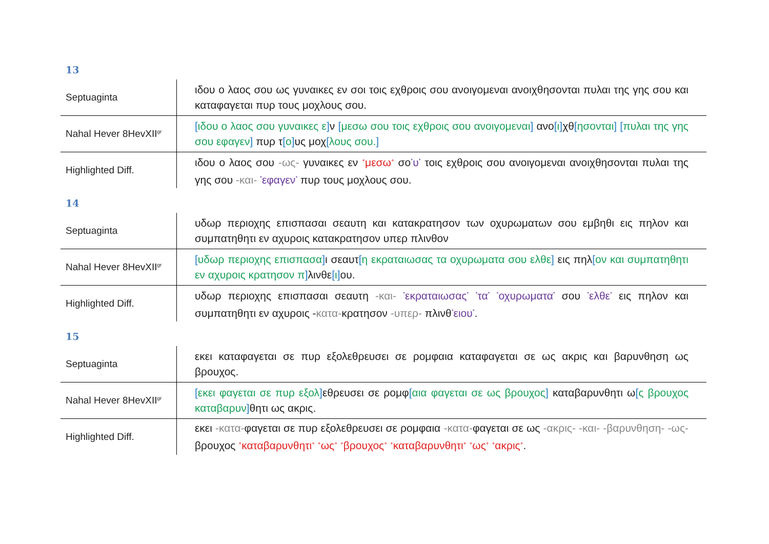13
| Septuaginta | ιδου ο λαος σου ως γυναικες εν σοι τοις εχθροις σου ανοιγομεναι ανοιχθησονται πυλαι της γης σου και καταφαγεται πυρ τους μοχλους σου. |
| Nahal Hever 8HevXII<sup>gr</sup> | [ ιδου ο λαος σου γυναικες ε ] ν [ μεσω σου τοις εχθροις σου ανοιγομεναι ] ανο [ ι ] χθ [ ησονται ] [ πυλαι της γης σου εφαγεν ] πυρ τ [ ο ] υς μοχ [ λους σου. ] |
| Highlighted Diff. | ιδου ο λαος σου -ως- γυναικες εν <sup>+</sup>μεσω<sup>+</sup> σο <sup>*</sup>υ<sup>*</sup> τοις εχθροις σου ανοιγομεναι ανοιχθησονται πυλαι της γης σου -και- <sup>*</sup>εφαγεν<sup>*</sup> πυρ τους μοχλους σου. |
14
| Septuaginta | υδωρ περιοχης επισπασαι σεαυτη και κατακρατησον των οχυρωματων σου εμβηθι εις πηλον και συμπατηθητι εν αχυροις κατακρατησον υπερ πλινθον |
| Nahal Hever 8HevXII<sup>gr</sup> | [ υδωρ περιοχης επισπασα ] ι σεαυτ [ η εκραταιωσας τα οχυρωματα σου ελθε ] εις πηλ [ ον και συμπατηθητι εν αχυροις κρατησον π ] λινθε [ ι ] ου. |
| Highlighted Diff. | υδωρ περιοχης επισπασαι σεαυτη -και- <sup>*</sup>εκραταιωσας<sup>*</sup> <sup>*</sup>τα<sup>*</sup> <sup>*</sup>οχυρωματα<sup>*</sup> σου <sup>*</sup>ελθε<sup>*</sup> εις πηλον και συμπατηθητι εν αχυροις - κατα- κρατησον -υπερ- πλινθ <sup>*</sup>ειου<sup>*</sup> . |
15
| Septuaginta | εκει καταφαγεται σε πυρ εξολεθρευσει σε ρομφαια καταφαγεται σε ως ακρις και βαρυνθηση ως βρουχος. |
| Nahal Hever 8HevXII<sup>gr</sup> | [ εκει φαγεται σε πυρ εξολ ] εθρευσει σε ρομφ [ αια φαγεται σε ως βρουχος ] καταβαρυνθητι ω [ ς βρουχος καταβαρυν ] θητι ως ακρις. |
| Highlighted Diff. | εκει -κατα- φαγεται σε πυρ εξολεθρευσει σε ρομφαια -κατα- φαγεται σε ως -ακρις- -και- -βαρυνθηση- -ως- βρουχος <sup>+</sup>καταβαρυνθητι<sup>+</sup> <sup>+</sup>ως<sup>+</sup> <sup>+</sup>βρουχος<sup>+</sup> <sup>+</sup>καταβαρυνθητι<sup>+</sup> <sup>+</sup>ως<sup>+</sup> <sup>+</sup>ακρις<sup>+</sup> . |